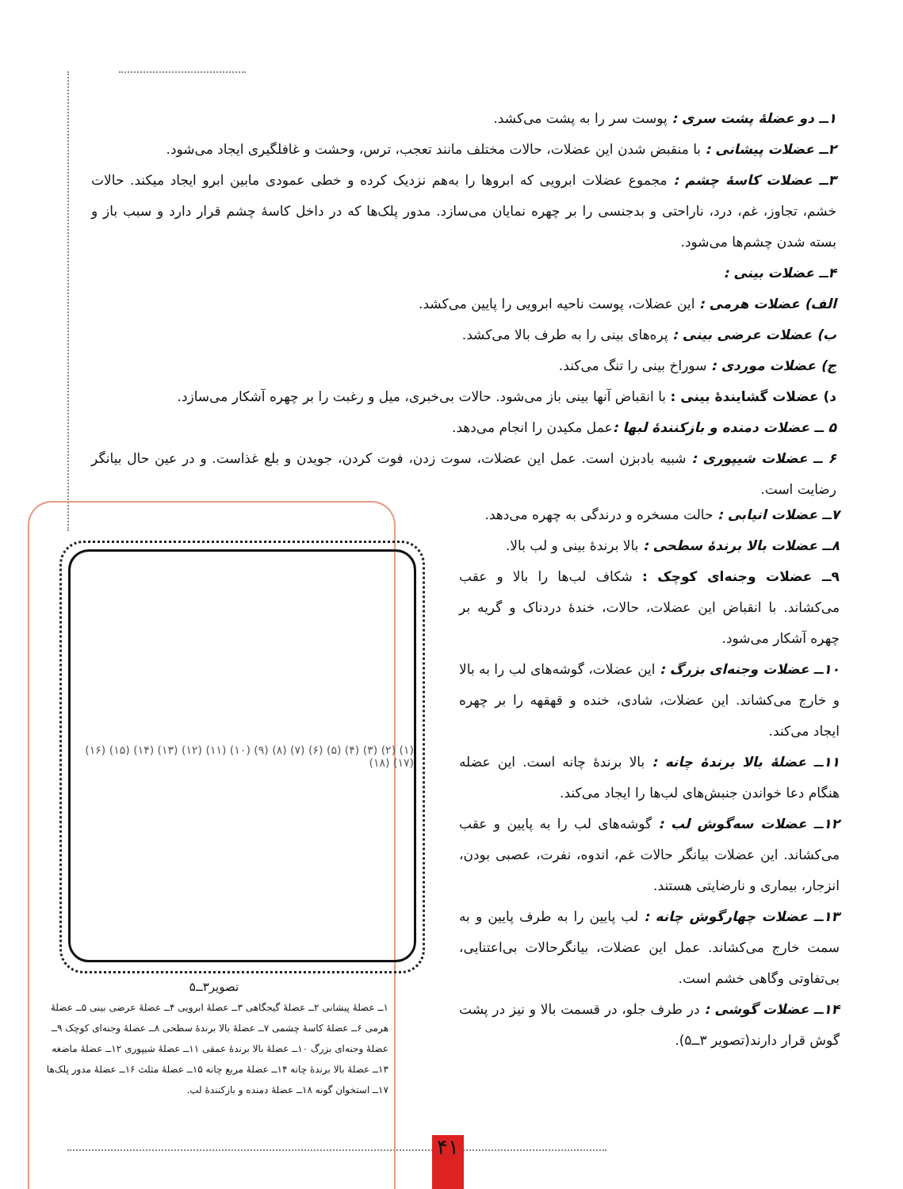۱ــ دو عضلهٔ پشت سری : پوست سر را به پشت می‌کشد.
۲ــ عضلات پیشانی : با منقبض شدن این عضلات، حالات مختلف مانند تعجب، ترس، وحشت و غافلگیری ایجاد می‌شود.
۳ــ عضلات کاسهٔ چشم : مجموع عضلات ابرویی که ابروها را به‌هم نزدیک کرده و خطی عمودی مابین ابرو ایجاد میکند. حالات خشم، تجاوز، غم، درد، ناراحتی و بدجنسی را بر چهره نمایان می‌سازد. مدور پلک‌ها که در داخل کاسهٔ چشم قرار دارد و سبب باز و بسته شدن چشم‌ها می‌شود.
۴ــ عضلات بینی :
الف) عضلات هرمی : این عضلات، پوست ناحیه ابرویی را پایین می‌کشد.
ب) عضلات عرضی بینی : پره‌های بینی را به طرف بالا می‌کشد.
ج) عضلات موردی : سوراخ بینی را تنگ می‌کند.
د) عضلات گشایندهٔ بینی : با انقباض آنها بینی باز می‌شود. حالات بی‌خبری، میل و رغبت را بر چهره آشکار می‌سازد.
۵ ــ عضلات دمنده و بازکنندهٔ لبها : عمل مکیدن را انجام می‌دهد.
۶ ــ عضلات شیپوری : شبیه بادبزن است. عمل این عضلات، سوت زدن، فوت کردن، جویدن و بلع غذاست. و در عین حال بیانگر رضایت است.
۷ــ عضلات انیابی : حالت مسخره و درندگی به چهره می‌دهد.
۸ــ عضلات بالا برندهٔ سطحی : بالا برندهٔ بینی و لب بالا.
۹ــ عضلات وجنه‌ای کوچک : شکاف لب‌ها را بالا و عقب می‌کشاند. با انقباض این عضلات، حالات، خندهٔ دردناک و گریه بر چهره آشکار می‌شود.
۱۰ــ عضلات وجنه‌ای بزرگ : این عضلات، گوشه‌های لب را به بالا و خارج می‌کشاند. این عضلات، شادی، خنده و قهقهه را بر چهره ایجاد می‌کند.
۱۱ــ عضلهٔ بالا برندهٔ چانه : بالا برندهٔ چانه است. این عضله هنگام دعا خواندن جنبش‌های لب‌ها را ایجاد می‌کند.
۱۲ــ عضلات سه‌گوش لب : گوشه‌های لب را به پایین و عقب می‌کشاند. این عضلات بیانگر حالات غم، اندوه، نفرت، عصبی بودن، انزجار، بیماری و نارضایتی هستند.
۱۳ــ عضلات چهارگوش چانه : لب پایین را به طرف پایین و به سمت خارج می‌کشاند. عمل این عضلات، بیانگرحالات بی‌اعتنایی، بی‌تفاوتی وگاهی خشم است.
۱۴ــ عضلات گوشی : در طرف جلو، در قسمت بالا و نیز در پشت گوش قرار دارند(تصویر ۳ــ۵).
(۱) (۲) (۳) (۴) (۵) (۶) (۷) (۸) (۹) (۱۰) (۱۱) (۱۲) (۱۳) (۱۴) (۱۵) (۱۶) (۱۷) (۱۸)
تصویر۳ــ۵
۱ــ عضلهٔ پیشانی ۲ــ عضلهٔ گیجگاهی ۳ــ عضلهٔ ابرویی ۴ــ عضلهٔ عرضی بینی ۵ــ عضلهٔ هرمی ۶ــ عضلهٔ کاسهٔ چشمی ۷ــ عضلهٔ بالا برندهٔ سطحی ۸ــ عضلهٔ وجنه‌ای کوچک ۹ــ عضلهٔ وجنه‌ای بزرگ ۱۰ــ عضلهٔ بالا برندهٔ عمقی ۱۱ــ عضلهٔ شیپوری ۱۲ــ عضلهٔ ماضغه ۱۳ــ عضلهٔ بالا برندهٔ چانه ۱۴ــ عضلهٔ مربع چانه ۱۵ــ عضلهٔ مثلث ۱۶ــ عضلهٔ مدور پلک‌ها ۱۷ــ استخوان گونه ۱۸ــ عضلهٔ دمنده و بازکنندهٔ لب.
۴۱